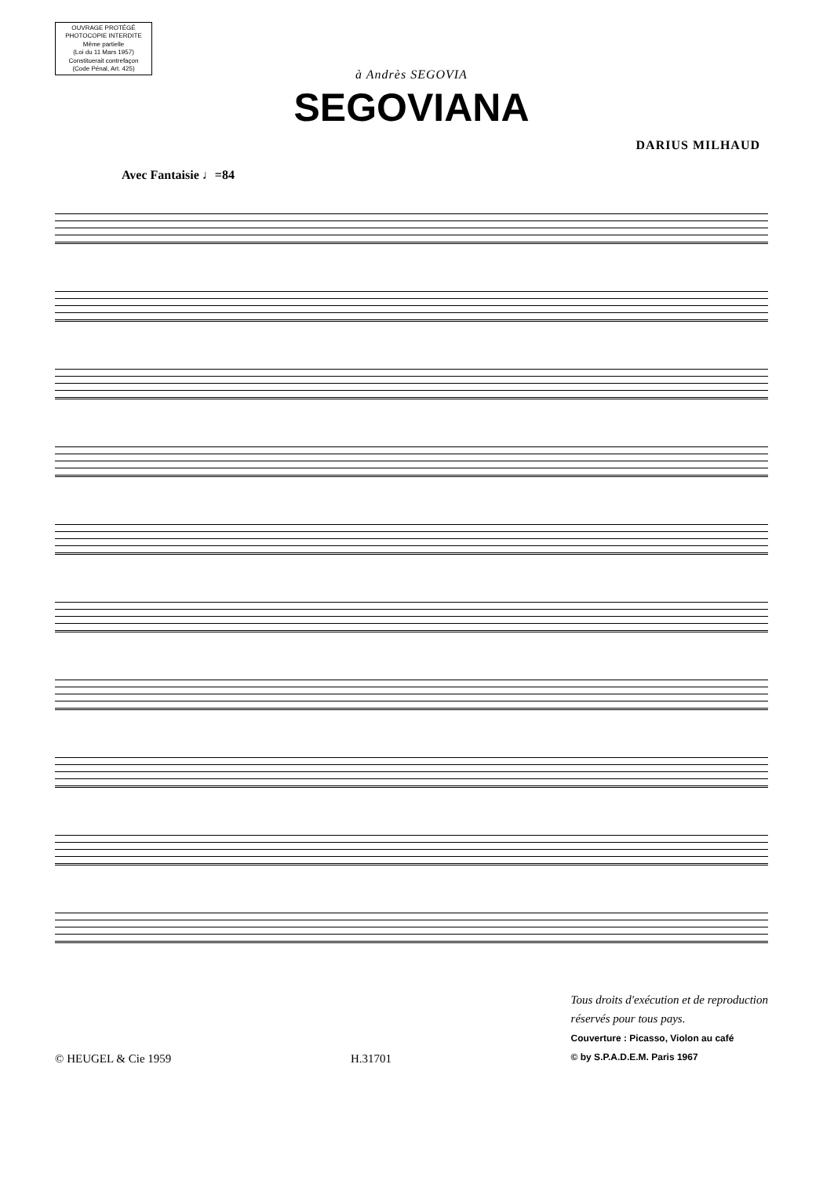OUVRAGE PROTÉGÉ
PHOTOCOPIE INTERDITE
Même partielle
(Loi du 11 Mars 1957)
Constituerait contrefaçon
(Code Pénal, Art. 425)
à Andrès SEGOVIA
SEGOVIANA
DARIUS MILHAUD
Avec Fantaisie ♩=84
© HEUGEL & Cie 1959
H.31701
Tous droits d'exécution et de reproduction
réservés pour tous pays.
Couverture : Picasso, Violon au café
© by S.P.A.D.E.M. Paris 1967